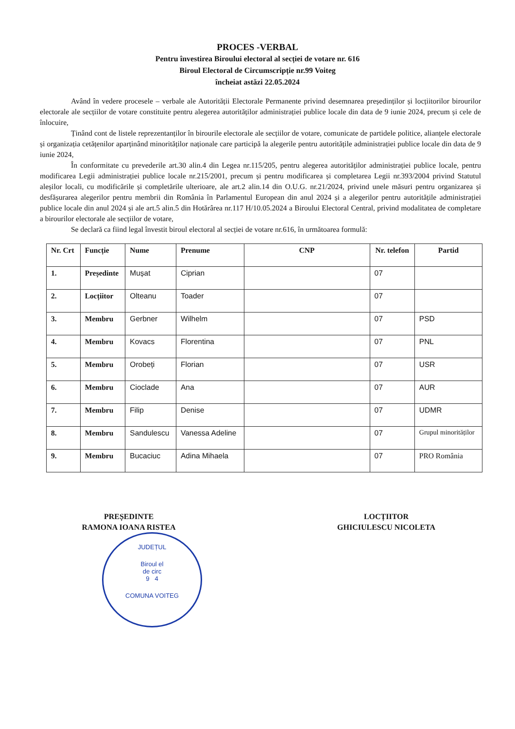PROCES -VERBAL
Pentru învestirea Biroului electoral al secției de votare nr. 616
Biroul Electoral de Circumscripție nr.99 Voiteg
încheiat astăzi 22.05.2024
Având în vedere procesele – verbale ale Autorității Electorale Permanente privind desemnarea președinților și locțiitorilor birourilor electorale ale secțiilor de votare constituite pentru alegerea autorităților administrației publice locale din data de 9 iunie 2024, precum și cele de înlocuire,
Ținând cont de listele reprezentanților în birourile electorale ale secțiilor de votare, comunicate de partidele politice, alianțele electorale și organizația cetățenilor aparținând minorităților naționale care participă la alegerile pentru autoritățile administrației publice locale din data de 9 iunie 2024,
În conformitate cu prevederile art.30 alin.4 din Legea nr.115/205, pentru alegerea autorităților administrației publice locale, pentru modificarea Legii administrației publice locale nr.215/2001, precum și pentru modificarea și completarea Legii nr.393/2004 privind Statutul aleșilor locali, cu modificările și completările ulterioare, ale art.2 alin.14 din O.U.G. nr.21/2024, privind unele măsuri pentru organizarea și desfășurarea alegerilor pentru membrii din România în Parlamentul European din anul 2024 și a alegerilor pentru autoritățile administrației publice locale din anul 2024 și ale art.5 alin.5 din Hotărârea nr.117 H/10.05.2024 a Biroului Electoral Central, privind modalitatea de completare a birourilor electorale ale secțiilor de votare,
Se declară ca fiind legal învestit biroul electoral al secției de votare nr.616, în următoarea formulă:
| Nr. Crt | Funcție | Nume | Prenume | CNP | Nr. telefon | Partid |
| --- | --- | --- | --- | --- | --- | --- |
| 1. | Președinte | Mușat | Ciprian | | 07 | |
| 2. | Locțiitor | Olteanu | Toader | | 07 | |
| 3. | Membru | Gerbner | Wilhelm | | 07 | PSD |
| 4. | Membru | Kovacs | Florentina | | 07 | PNL |
| 5. | Membru | Orobeți | Florian | | 07 | USR |
| 6. | Membru | Cioclade | Ana | | 07 | AUR |
| 7. | Membru | Filip | Denise | | 07 | UDMR |
| 8. | Membru | Sandulescu | Vanessa Adeline | | 07 | Grupul minorităților |
| 9. | Membru | Bucaciuc | Adina Mihaela | | 07 | PRO România |
PREȘEDINTE
RAMONA IOANA RISTEA
LOCȚIITOR
GHICIULESCU NICOLETA
JUDEȚUL
Biroul el
de circ
9 4
COMUNA VOITEG